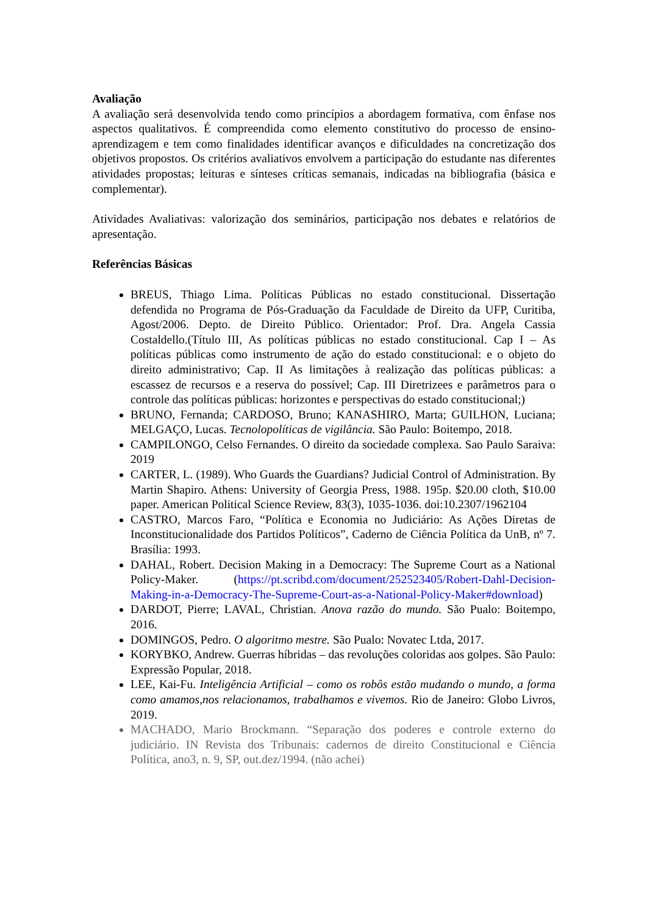Avaliação
A avaliação será desenvolvida tendo como princípios a abordagem formativa, com ênfase nos aspectos qualitativos. É compreendida como elemento constitutivo do processo de ensino-aprendizagem e tem como finalidades identificar avanços e dificuldades na concretização dos objetivos propostos. Os critérios avaliativos envolvem a participação do estudante nas diferentes atividades propostas; leituras e sínteses críticas semanais, indicadas na bibliografia (básica e complementar).
Atividades Avaliativas: valorização dos seminários, participação nos debates e relatórios de apresentação.
Referências Básicas
BREUS, Thiago Lima. Políticas Públicas no estado constitucional. Dissertação defendida no Programa de Pós-Graduação da Faculdade de Direito da UFP, Curitiba, Agost/2006. Depto. de Direito Público. Orientador: Prof. Dra. Angela Cassia Costaldello.(Título III, As políticas públicas no estado constitucional. Cap I – As políticas públicas como instrumento de ação do estado constitucional: e o objeto do direito administrativo; Cap. II As limitações à realização das políticas públicas: a escassez de recursos e a reserva do possível; Cap. III Diretrizees e parâmetros para o controle das políticas públicas: horizontes e perspectivas do estado constitucional;)
BRUNO, Fernanda; CARDOSO, Bruno; KANASHIRO, Marta; GUILHON, Luciana; MELGAÇO, Lucas. Tecnolopolíticas de vigilância. São Paulo: Boitempo, 2018.
CAMPILONGO, Celso Fernandes. O direito da sociedade complexa. Sao Paulo Saraiva: 2019
CARTER, L. (1989). Who Guards the Guardians? Judicial Control of Administration. By Martin Shapiro. Athens: University of Georgia Press, 1988. 195p. $20.00 cloth, $10.00 paper. American Political Science Review, 83(3), 1035-1036. doi:10.2307/1962104
CASTRO, Marcos Faro, “Política e Economia no Judiciário: As Ações Diretas de Inconstitucionalidade dos Partidos Políticos”, Caderno de Ciência Política da UnB, nº 7. Brasília: 1993.
DAHAL, Robert. Decision Making in a Democracy: The Supreme Court as a National Policy-Maker. (https://pt.scribd.com/document/252523405/Robert-Dahl-Decision-Making-in-a-Democracy-The-Supreme-Court-as-a-National-Policy-Maker#download)
DARDOT, Pierre; LAVAL, Christian. Anova razão do mundo. São Pualo: Boitempo, 2016.
DOMINGOS, Pedro. O algoritmo mestre. São Pualo: Novatec Ltda, 2017.
KORYBKO, Andrew. Guerras híbridas – das revoluções coloridas aos golpes. São Paulo: Expressão Popular, 2018.
LEE, Kai-Fu. Inteligência Artificial – como os robôs estão mudando o mundo, a forma como amamos,nos relacionamos, trabalhamos e vivemos. Rio de Janeiro: Globo Livros, 2019.
MACHADO, Mario Brockmann. “Separação dos poderes e controle externo do judiciário. IN Revista dos Tribunais: cadernos de direito Constitucional e Ciência Política, ano3, n. 9, SP, out.dez/1994. (não achei)